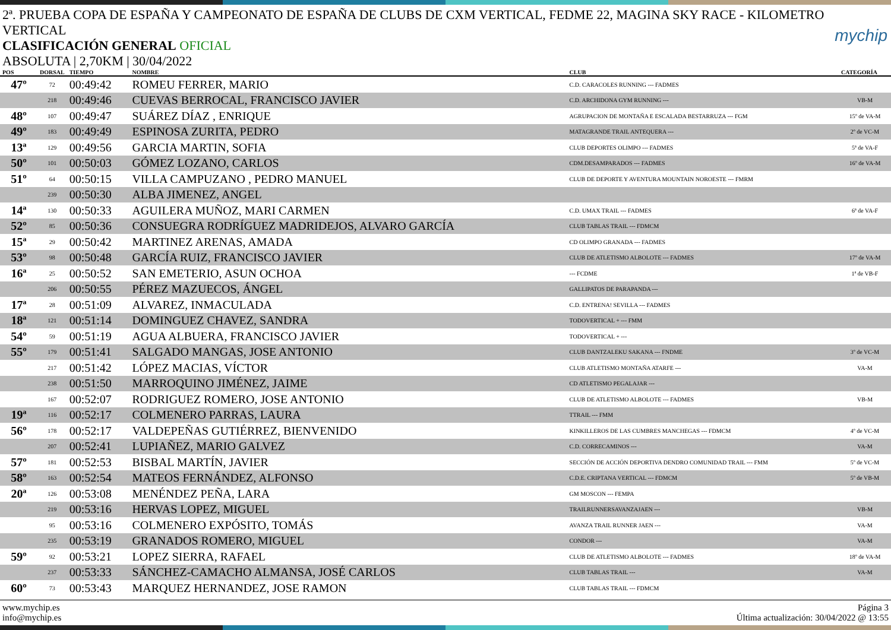mychip
2ª. PRUEBA COPA DE ESPAÑA Y CAMPEONATO DE ESPAÑA DE CLUBS DE CXM VERTICAL, FEDME 22, MAGINA SKY RACE - KILOMETRO VERTICAL
CLASIFICACIÓN GENERAL OFICIAL
ABSOLUTA | 2,70KM | 30/04/2022
| POS | DORSAL | TIEMPO | NOMBRE | CLUB | CATEGORÍA |
| --- | --- | --- | --- | --- | --- |
| 47º | 72 | 00:49:42 | ROMEU FERRER, MARIO | C.D. CARACOLES RUNNING --- FADMES | |
| | 218 | 00:49:46 | CUEVAS BERROCAL, FRANCISCO JAVIER | C.D. ARCHIDONA GYM RUNNING --- | VB-M |
| 48º | 107 | 00:49:47 | SUÁREZ DÍAZ , ENRIQUE | AGRUPACION DE MONTAÑA E ESCALADA BESTARRUZA --- FGM | 15º de VA-M |
| 49º | 183 | 00:49:49 | ESPINOSA ZURITA, PEDRO | MATAGRANDE TRAIL ANTEQUERA --- | 2º de VC-M |
| 13ª | 129 | 00:49:56 | GARCIA MARTIN, SOFIA | CLUB DEPORTES OLIMPO --- FADMES | 5ª de VA-F |
| 50º | 101 | 00:50:03 | GÓMEZ LOZANO, CARLOS | CDM.DESAMPARADOS --- FADMES | 16º de VA-M |
| 51º | 64 | 00:50:15 | VILLA CAMPUZANO , PEDRO MANUEL | CLUB DE DEPORTE Y AVENTURA MOUNTAIN NOROESTE --- FMRM | |
| | 239 | 00:50:30 | ALBA JIMENEZ, ANGEL | | |
| 14ª | 130 | 00:50:33 | AGUILERA MUÑOZ, MARI CARMEN | C.D. UMAX TRAIL --- FADMES | 6ª de VA-F |
| 52º | 85 | 00:50:36 | CONSUEGRA RODRÍGUEZ MADRIDEJOS, ALVARO GARCÍA | CLUB TABLAS TRAIL --- FDMCM | |
| 15ª | 29 | 00:50:42 | MARTINEZ ARENAS, AMADA | CD OLIMPO GRANADA --- FADMES | |
| 53º | 98 | 00:50:48 | GARCÍA RUIZ, FRANCISCO JAVIER | CLUB DE ATLETISMO ALBOLOTE --- FADMES | 17º de VA-M |
| 16ª | 25 | 00:50:52 | SAN EMETERIO, ASUN OCHOA | --- FCDME | 1ª de VB-F |
| | 206 | 00:50:55 | PÉREZ MAZUECOS, ÁNGEL | GALLIPATOS DE PARAPANDA --- | |
| 17ª | 28 | 00:51:09 | ALVAREZ, INMACULADA | C.D. ENTRENA! SEVILLA --- FADMES | |
| 18ª | 121 | 00:51:14 | DOMINGUEZ CHAVEZ, SANDRA | TODOVERTICAL + --- FMM | |
| 54º | 59 | 00:51:19 | AGUA ALBUERA, FRANCISCO JAVIER | TODOVERTICAL + --- | |
| 55º | 179 | 00:51:41 | SALGADO MANGAS, JOSE ANTONIO | CLUB DANTZALEKU SAKANA --- FNDME | 3º de VC-M |
| | 217 | 00:51:42 | LÓPEZ MACIAS, VÍCTOR | CLUB ATLETISMO MONTAÑA ATARFE --- | VA-M |
| | 238 | 00:51:50 | MARROQUINO JIMÉNEZ, JAIME | CD ATLETISMO PEGALAJAR --- | |
| | 167 | 00:52:07 | RODRIGUEZ ROMERO, JOSE ANTONIO | CLUB DE ATLETISMO ALBOLOTE --- FADMES | VB-M |
| 19ª | 116 | 00:52:17 | COLMENERO PARRAS, LAURA | TTRAIL --- FMM | |
| 56º | 178 | 00:52:17 | VALDEPEÑAS GUTIÉRREZ, BIENVENIDO | KINKILLEROS DE LAS CUMBRES MANCHEGAS --- FDMCM | 4º de VC-M |
| | 207 | 00:52:41 | LUPIAÑEZ, MARIO GALVEZ | C.D. CORRECAMINOS --- | VA-M |
| 57º | 181 | 00:52:53 | BISBAL MARTÍN, JAVIER | SECCIÓN DE ACCIÓN DEPORTIVA DENDRO COMUNIDAD TRAIL --- FMM | 5º de VC-M |
| 58º | 163 | 00:52:54 | MATEOS FERNÁNDEZ, ALFONSO | C.D.E. CRIPTANA VERTICAL --- FDMCM | 5º de VB-M |
| 20ª | 126 | 00:53:08 | MENÉNDEZ PEÑA, LARA | GM MOSCON --- FEMPA | |
| | 219 | 00:53:16 | HERVAS LOPEZ, MIGUEL | TRAILRUNNERSAVANZAJAEN --- | VB-M |
| | 95 | 00:53:16 | COLMENERO EXPÓSITO, TOMÁS | AVANZA TRAIL RUNNER JAEN --- | VA-M |
| | 235 | 00:53:19 | GRANADOS ROMERO, MIGUEL | CONDOR --- | VA-M |
| 59º | 92 | 00:53:21 | LOPEZ SIERRA, RAFAEL | CLUB DE ATLETISMO ALBOLOTE --- FADMES | 18º de VA-M |
| | 237 | 00:53:33 | SÁNCHEZ-CAMACHO ALMANSA, JOSÉ CARLOS | CLUB TABLAS TRAIL --- | VA-M |
| 60º | 73 | 00:53:43 | MARQUEZ HERNANDEZ, JOSE RAMON | CLUB TABLAS TRAIL --- FDMCM | |
www.mychip.es
info@mychip.es
Página 3
Última actualización: 30/04/2022 @ 13:55